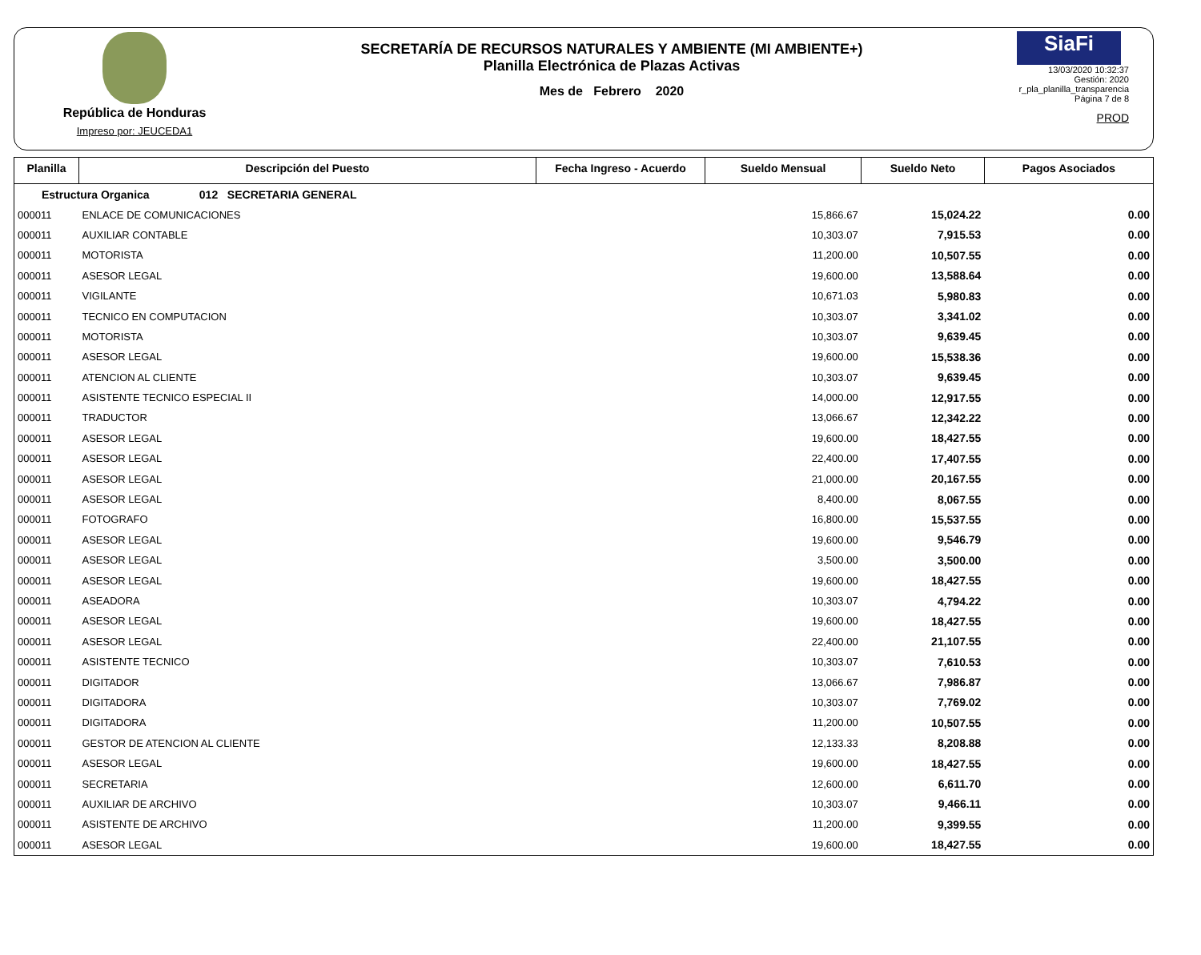República de Honduras
Impreso por: JEUCEDA1
SECRETARÍA DE RECURSOS NATURALES Y AMBIENTE (MI AMBIENTE+)
Planilla Electrónica de Plazas Activas
Mes de Febrero 2020
SiaFi
13/03/2020 10:32:37
Gestión: 2020
r_pla_planilla_transparencia
Página 7 de 8
PROD
| Planilla | Descripción del Puesto | Fecha Ingreso - Acuerdo | Sueldo Mensual | Sueldo Neto | Pagos Asociados |
| --- | --- | --- | --- | --- | --- |
| Estructura Organica 012 SECRETARIA GENERAL | | | | | |
| 000011 | ENLACE DE COMUNICACIONES | | 15,866.67 | 15,024.22 | 0.00 |
| 000011 | AUXILIAR CONTABLE | | 10,303.07 | 7,915.53 | 0.00 |
| 000011 | MOTORISTA | | 11,200.00 | 10,507.55 | 0.00 |
| 000011 | ASESOR LEGAL | | 19,600.00 | 13,588.64 | 0.00 |
| 000011 | VIGILANTE | | 10,671.03 | 5,980.83 | 0.00 |
| 000011 | TECNICO EN COMPUTACION | | 10,303.07 | 3,341.02 | 0.00 |
| 000011 | MOTORISTA | | 10,303.07 | 9,639.45 | 0.00 |
| 000011 | ASESOR LEGAL | | 19,600.00 | 15,538.36 | 0.00 |
| 000011 | ATENCION AL CLIENTE | | 10,303.07 | 9,639.45 | 0.00 |
| 000011 | ASISTENTE TECNICO ESPECIAL II | | 14,000.00 | 12,917.55 | 0.00 |
| 000011 | TRADUCTOR | | 13,066.67 | 12,342.22 | 0.00 |
| 000011 | ASESOR LEGAL | | 19,600.00 | 18,427.55 | 0.00 |
| 000011 | ASESOR LEGAL | | 22,400.00 | 17,407.55 | 0.00 |
| 000011 | ASESOR LEGAL | | 21,000.00 | 20,167.55 | 0.00 |
| 000011 | ASESOR LEGAL | | 8,400.00 | 8,067.55 | 0.00 |
| 000011 | FOTOGRAFO | | 16,800.00 | 15,537.55 | 0.00 |
| 000011 | ASESOR LEGAL | | 19,600.00 | 9,546.79 | 0.00 |
| 000011 | ASESOR LEGAL | | 3,500.00 | 3,500.00 | 0.00 |
| 000011 | ASESOR LEGAL | | 19,600.00 | 18,427.55 | 0.00 |
| 000011 | ASEADORA | | 10,303.07 | 4,794.22 | 0.00 |
| 000011 | ASESOR LEGAL | | 19,600.00 | 18,427.55 | 0.00 |
| 000011 | ASESOR LEGAL | | 22,400.00 | 21,107.55 | 0.00 |
| 000011 | ASISTENTE TECNICO | | 10,303.07 | 7,610.53 | 0.00 |
| 000011 | DIGITADOR | | 13,066.67 | 7,986.87 | 0.00 |
| 000011 | DIGITADORA | | 10,303.07 | 7,769.02 | 0.00 |
| 000011 | DIGITADORA | | 11,200.00 | 10,507.55 | 0.00 |
| 000011 | GESTOR DE ATENCION AL CLIENTE | | 12,133.33 | 8,208.88 | 0.00 |
| 000011 | ASESOR LEGAL | | 19,600.00 | 18,427.55 | 0.00 |
| 000011 | SECRETARIA | | 12,600.00 | 6,611.70 | 0.00 |
| 000011 | AUXILIAR DE ARCHIVO | | 10,303.07 | 9,466.11 | 0.00 |
| 000011 | ASISTENTE DE ARCHIVO | | 11,200.00 | 9,399.55 | 0.00 |
| 000011 | ASESOR LEGAL | | 19,600.00 | 18,427.55 | 0.00 |